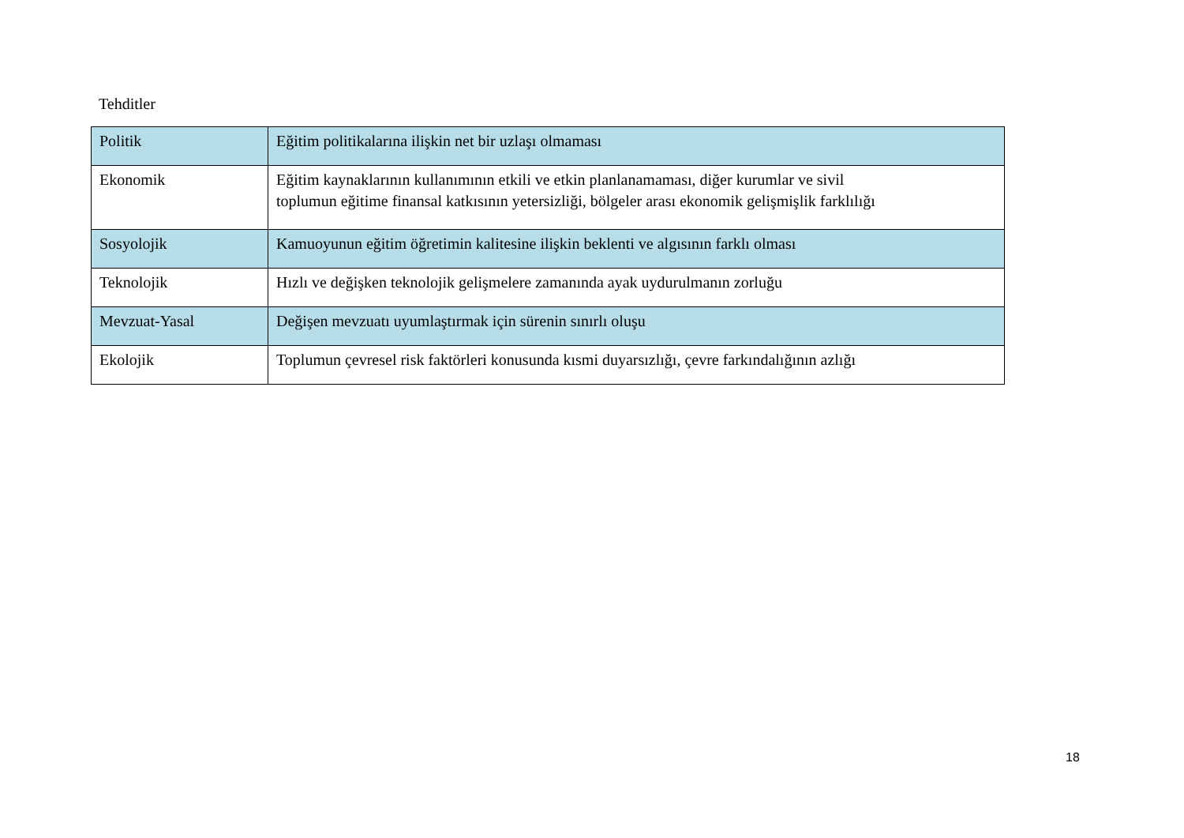Tehditler
| Politik | Eğitim politikalarına ilişkin net bir uzlaşı olmaması |
| Ekonomik | Eğitim kaynaklarının kullanımının etkili ve etkin planlanamaması, diğer kurumlar ve sivil toplumun eğitime finansal katkısının yetersizliği, bölgeler arası ekonomik gelişmişlik farklılığı |
| Sosyolojik | Kamuoyunun eğitim öğretimin kalitesine ilişkin beklenti ve algısının farklı olması |
| Teknolojik | Hızlı ve değişken teknolojik gelişmelere zamanında ayak uydurulmanın zorluğu |
| Mevzuat-Yasal | Değişen mevzuatı uyumlaştırmak için sürenin sınırlı oluşu |
| Ekolojik | Toplumun çevresel risk faktörleri konusunda kısmi duyarsızlığı, çevre farkındalığının azlığı |
18